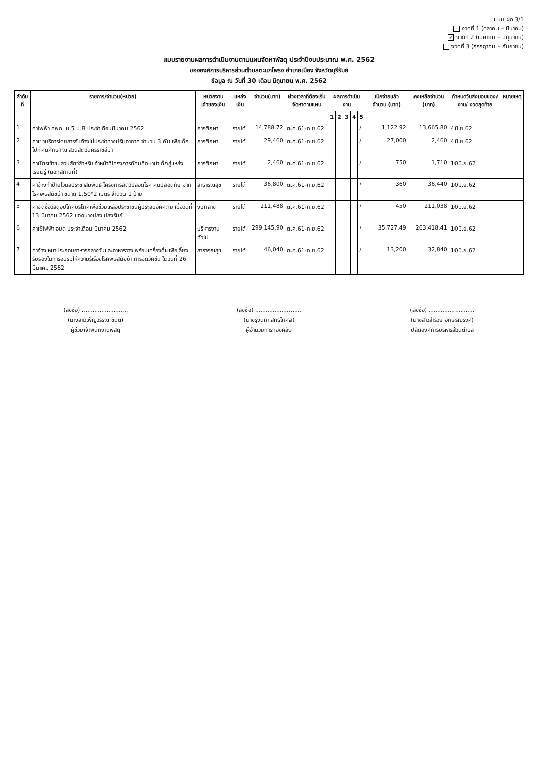แบบ ผด.3/1
งวดที่ 1 (ตุลาคม – มีนาคม)
✓ งวดที่ 2 (เมษายน – มิถุนายน)
งวดที่ 3 (กรกฎาคม – กันยายน)
แบบรายงานผลการดำเนินงานตามแผนจัดหาพัสดุ ประจำปีงบประมาณ พ.ศ. 2562
ขององค์การบริหารส่วนตำบลตะแกโพรง อำเภอเมือง จังหวัดบุรีรัมย์
ข้อมูล ณ วันที่ 30 เดือน มิถุนายน พ.ศ. 2562
| ลำดับที่ | รายการ/จำนวน(หน่วย) | หน่วยงานเจ้าของเงิน | แหล่งเงิน | จำนวน(บาท) | ช่วงเวลาที่ต้องเริ่มจัดหาตามแผน | ผลการดำเนินงาน | | | | | เบิกจ่ายแล้ว จำนวน (บาท) | คงเหลือจำนวน (บาท) | กำหนดวันส่งมอบของ/งาน/ งวดสุดท้าย | หมายเหตุ |
| --- | --- | --- | --- | --- | --- | --- | --- | --- | --- | --- | --- | --- | --- | --- |
| | | | | | | 1 | 2 | 3 | 4 | 5 | | | | |
| 1 | ค่าไฟฟ้า ศพด. ม.5 ม.8 ประจำเดือนมีนาคม 2562 | การศึกษา | รายได้ | 14,788.72 | ต.ค.61-ก.ย.62 | | | | | / | 1,122.92 | 13,665.80 | 4มิ.ย.62 | |
| 2 | ค่าเช่าบริการโดยสารรับจ้างไม่ประจำทางปรับอากาศ จำนวน 3 คัน เพื่อเด็กไปทัศนศึกษา ณ สวนสัตว์นครราชสีมา | การศึกษา | รายได้ | 29,460 | ต.ค.61-ก.ย.62 | | | | | / | 27,000 | 2,460 | 4มิ.ย.62 | |
| 3 | ค่าบัตรเข้าชมสวนสัตว์สำหรับเจ้าหน้าที่โครงการทัศนศึกษานำเด็กสู่แหล่งเรียนรู้ (นอกสถานที่) | การศึกษา | รายได้ | 2,460 | ต.ค.61-ก.ย.62 | | | | | / | 750 | 1,710 | 10มิ.ย.62 | |
| 4 | ค่าจ้างทำป้ายไวนิลประชาสัมพันธ์ โครงการสัตว์ปลอดโรค คนปลอดภัย จากโรคพิษสุนัขบ้า ขนาด 1.50*2 เมตร จำนวน 1 ป้าย | สาธารณสุข | รายได้ | 36,800 | ต.ค.61-ก.ย.62 | | | | | / | 360 | 36,440 | 10มิ.ย.62 | |
| 5 | ค่าจัดซื้อวัสดุอุปโภคบริโภคเพื่อช่วยเหลือประชาชนผู้ประสบอัคคีภัย เมื่อวันที่ 13 มีนาคม 2562 ของนางปลง ปลงรัมย์ | งบกลาง | รายได้ | 211,488 | ต.ค.61-ก.ย.62 | | | | | / | 450 | 211,038 | 10มิ.ย.62 | |
| 6 | ค่าใช้ไฟฟ้า อบต ประจำเดือน มีนาคม 2562 | บริหารงานทั่วไป | รายได้ | 299,145.90 | ต.ค.61-ก.ย.62 | | | | | / | 35,727.49 | 263,418.41 | 10มิ.ย.62 | |
| 7 | ค่าจ้างเหมาประกอบอาหารกลางวันและอาหารว่าง พร้อมเครื่องดื่มเพื่อเลี้ยงรับรองในการอบรมให้ความรู้เรื่องโรคพิษสุนัขบ้า การจัดวัคซีน ในวันที่ 26 มีนาคม 2562 | สาธารณสุข | รายได้ | 46,040 | ต.ค.61-ก.ย.62 | | | | | / | 13,200 | 32,840 | 10มิ.ย.62 | |
(ลงชื่อ) ..........................
(นางสาวเพ็ญวรรณ ขันติ)
ผู้ช่วยเจ้าพนักงานพัสดุ
(ลงชื่อ) ..........................
(นางรุ่งนภา สิทธิโกศล)
ผู้อำนวยการกองคลัง
(ลงชื่อ) ..........................
(นางสาวสำรวย อักษรณรงค์)
ปลัดองค์การบริหารส่วนตำบล